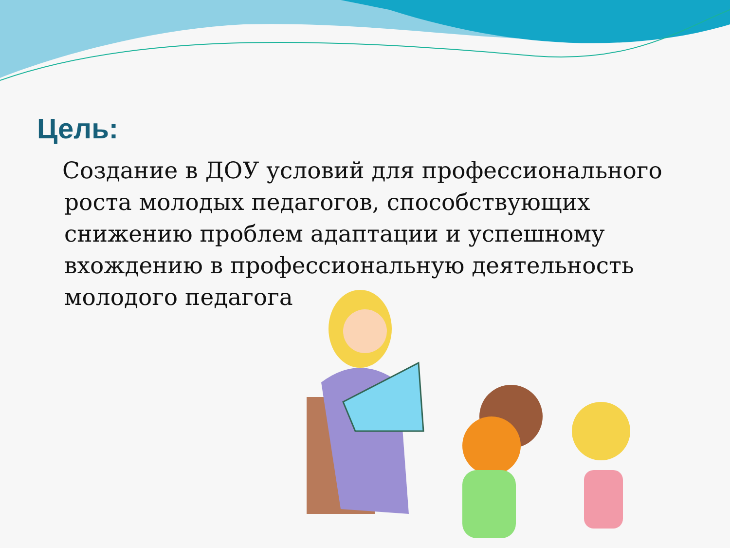Цель:
Создание в ДОУ условий для профессионального роста молодых педагогов, способствующих снижению проблем адаптации и успешному вхождению в профессиональную деятельность молодого педагога